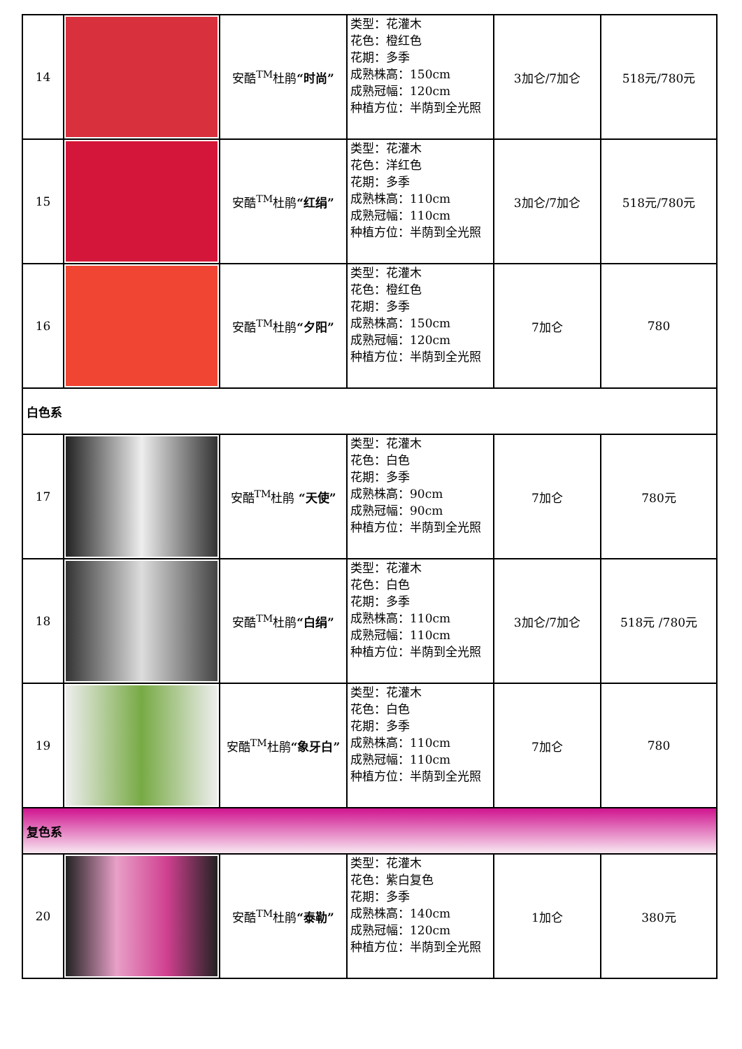| 14 | | 安酷<sup>TM</sup>杜鹃 “时尚” | 类型：花灌木 花色：橙红色 花期：多季 成熟株高：150cm 成熟冠幅：120cm 种植方位：半荫到全光照 | 3加仑/7加仑 | 518元/780元 |
| 15 | | 安酷<sup>TM</sup>杜鹃 “红绢” | 类型：花灌木 花色：洋红色 花期：多季 成熟株高：110cm 成熟冠幅：110cm 种植方位：半荫到全光照 | 3加仑/7加仑 | 518元/780元 |
| 16 | | 安酷<sup>TM</sup>杜鹃 “夕阳” | 类型：花灌木 花色：橙红色 花期：多季 成熟株高：150cm 成熟冠幅：120cm 种植方位：半荫到全光照 | 7加仑 | 780 |
| 白色系 | | | | | |
| 17 | | 安酷<sup>TM</sup>杜鹃 “天使” | 类型：花灌木 花色：白色 花期：多季 成熟株高：90cm 成熟冠幅：90cm 种植方位：半荫到全光照 | 7加仑 | 780元 |
| 18 | | 安酷<sup>TM</sup>杜鹃 “白绢” | 类型：花灌木 花色：白色 花期：多季 成熟株高：110cm 成熟冠幅：110cm 种植方位：半荫到全光照 | 3加仑/7加仑 | 518元 /780元 |
| 19 | | 安酷<sup>TM</sup>杜鹃 “象牙白” | 类型：花灌木 花色：白色 花期：多季 成熟株高：110cm 成熟冠幅：110cm 种植方位：半荫到全光照 | 7加仑 | 780 |
| 复色系 | | | | | |
| 20 | | 安酷<sup>TM</sup>杜鹃 “泰勒” | 类型：花灌木 花色：紫白复色 花期：多季 成熟株高：140cm 成熟冠幅：120cm 种植方位：半荫到全光照 | 1加仑 | 380元 |